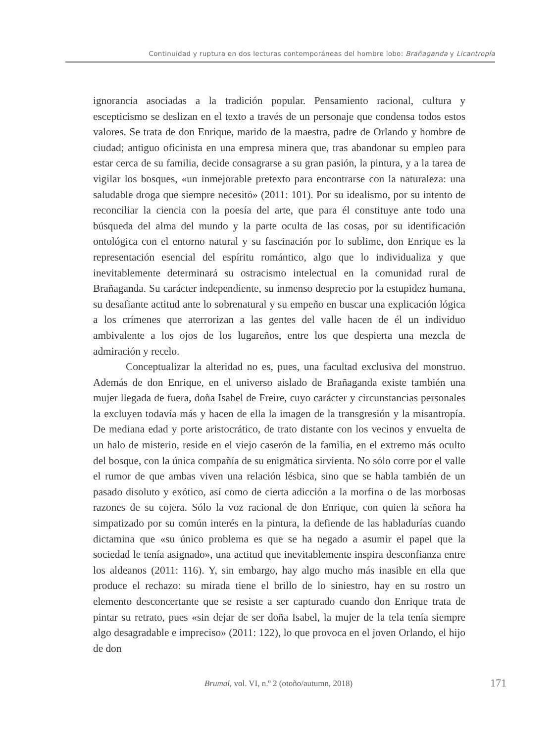Continuidad y ruptura en dos lecturas contemporáneas del hombre lobo: Brañaganda y Licantropía
ignorancia asociadas a la tradición popular. Pensamiento racional, cultura y escepticismo se deslizan en el texto a través de un personaje que condensa todos estos valores. Se trata de don Enrique, marido de la maestra, padre de Orlando y hombre de ciudad; antiguo oficinista en una empresa minera que, tras abandonar su empleo para estar cerca de su familia, decide consagrarse a su gran pasión, la pintura, y a la tarea de vigilar los bosques, «un inmejorable pretexto para encontrarse con la naturaleza: una saludable droga que siempre necesitó» (2011: 101). Por su idealismo, por su intento de reconciliar la ciencia con la poesía del arte, que para él constituye ante todo una búsqueda del alma del mundo y la parte oculta de las cosas, por su identificación ontológica con el entorno natural y su fascinación por lo sublime, don Enrique es la representación esencial del espíritu romántico, algo que lo individualiza y que inevitablemente determinará su ostracismo intelectual en la comunidad rural de Brañaganda. Su carácter independiente, su inmenso desprecio por la estupidez humana, su desafiante actitud ante lo sobrenatural y su empeño en buscar una explicación lógica a los crímenes que aterrorizan a las gentes del valle hacen de él un individuo ambivalente a los ojos de los lugareños, entre los que despierta una mezcla de admiración y recelo.
Conceptualizar la alteridad no es, pues, una facultad exclusiva del monstruo. Además de don Enrique, en el universo aislado de Brañaganda existe también una mujer llegada de fuera, doña Isabel de Freire, cuyo carácter y circunstancias personales la excluyen todavía más y hacen de ella la imagen de la transgresión y la misantropía. De mediana edad y porte aristocrático, de trato distante con los vecinos y envuelta de un halo de misterio, reside en el viejo caserón de la familia, en el extremo más oculto del bosque, con la única compañía de su enigmática sirvienta. No sólo corre por el valle el rumor de que ambas viven una relación lésbica, sino que se habla también de un pasado disoluto y exótico, así como de cierta adicción a la morfina o de las morbosas razones de su cojera. Sólo la voz racional de don Enrique, con quien la señora ha simpatizado por su común interés en la pintura, la defiende de las habladurías cuando dictamina que «su único problema es que se ha negado a asumir el papel que la sociedad le tenía asignado», una actitud que inevitablemente inspira desconfianza entre los aldeanos (2011: 116). Y, sin embargo, hay algo mucho más inasible en ella que produce el rechazo: su mirada tiene el brillo de lo siniestro, hay en su rostro un elemento desconcertante que se resiste a ser capturado cuando don Enrique trata de pintar su retrato, pues «sin dejar de ser doña Isabel, la mujer de la tela tenía siempre algo desagradable e impreciso» (2011: 122), lo que provoca en el joven Orlando, el hijo de don
Brumal, vol. VI, n.º 2 (otoño/autumn, 2018) 171